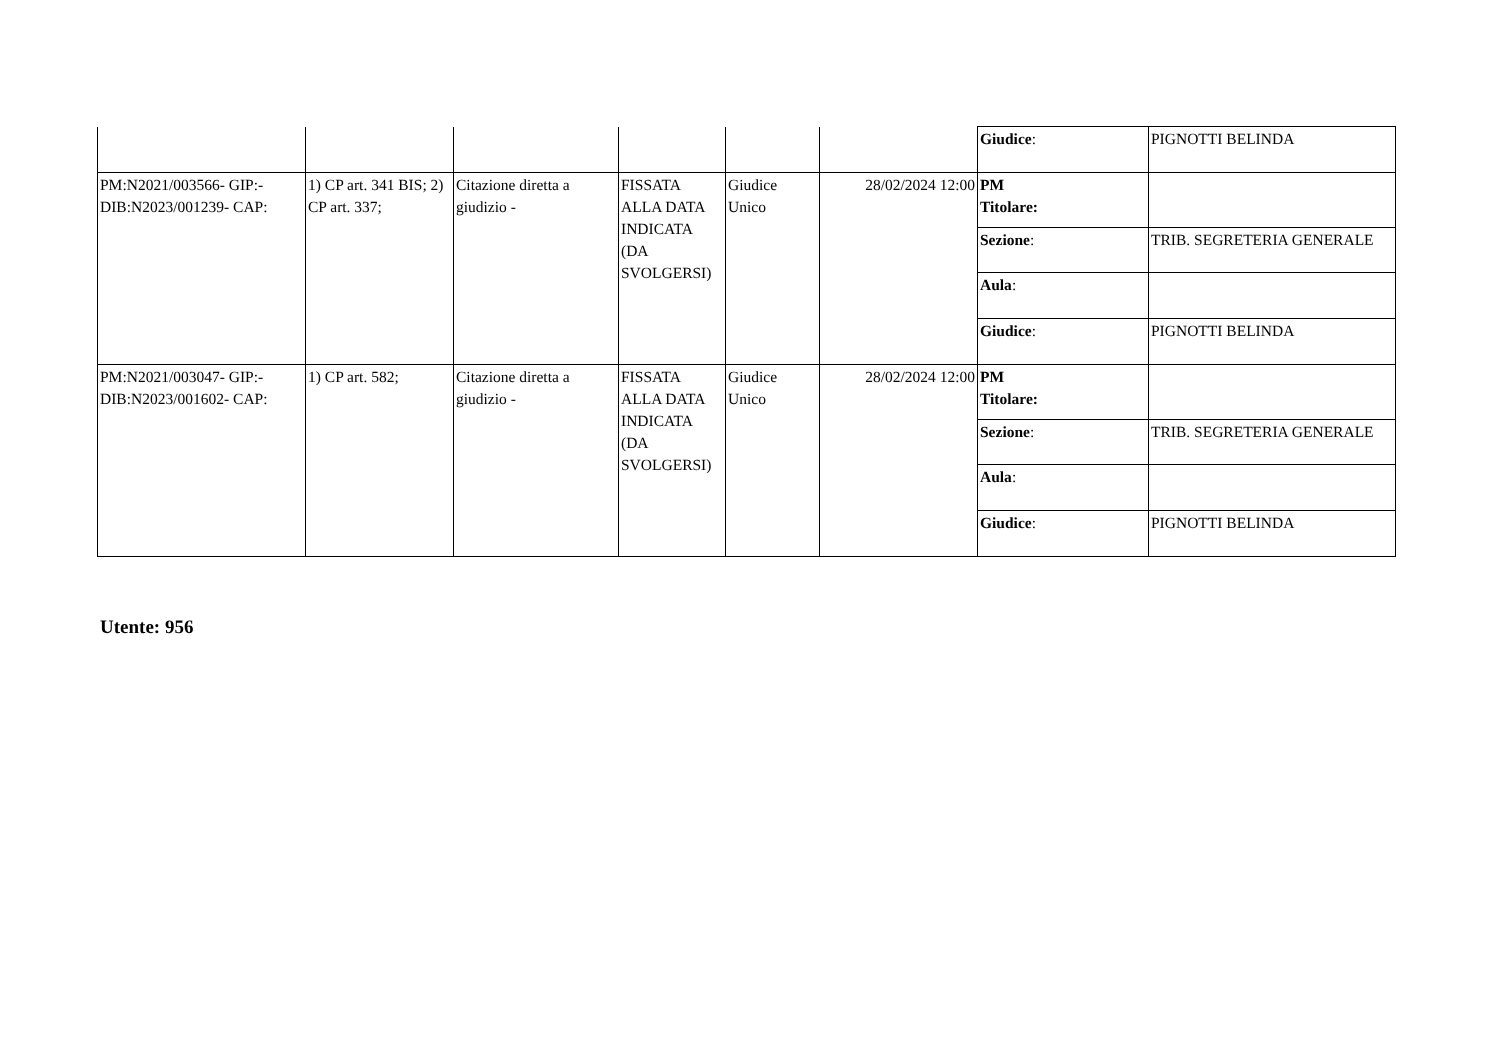| | | | | | | Giudice : | PIGNOTTI BELINDA |
| PM:N2021/003566- GIP:- DIB:N2023/001239- CAP: | 1) CP art. 341 BIS; 2) CP art. 337; | Citazione diretta a giudizio - | FISSATA ALLA DATA INDICATA (DA SVOLGERSI) | Giudice Unico | 28/02/2024 12:00 | PM Titolare: | |
| | | | | | | Sezione : | TRIB. SEGRETERIA GENERALE |
| | | | | | | Aula : | |
| | | | | | | Giudice : | PIGNOTTI BELINDA |
| PM:N2021/003047- GIP:- DIB:N2023/001602- CAP: | 1) CP art. 582; | Citazione diretta a giudizio - | FISSATA ALLA DATA INDICATA (DA SVOLGERSI) | Giudice Unico | 28/02/2024 12:00 | PM Titolare: | |
| | | | | | | Sezione : | TRIB. SEGRETERIA GENERALE |
| | | | | | | Aula : | |
| | | | | | | Giudice : | PIGNOTTI BELINDA |
Utente: 956